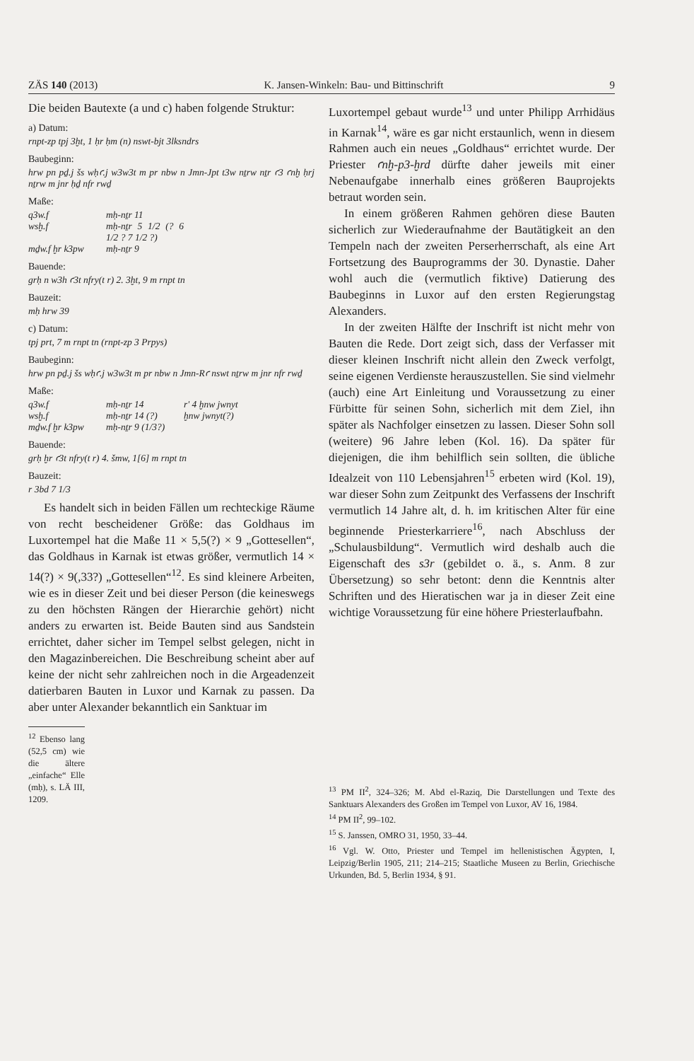ZÄS 140 (2013) K. Jansen-Winkeln: Bau- und Bittinschrift 9
Die beiden Bautexte (a und c) haben folgende Struktur:
a) Datum:
rnpt-zp tpj 3ḫt, 1 ḥr ḥm (n) nswt-bjt 3lksndrs
Baubeginn:
hrw pn pḏ.j šs wḥꜥ.j w3w3t m pr nbw n Jmn-Jpt t3w nṯrw nṯr ꜥ3 ꜥnḫ ḥrj nṯrw m jnr ḥḏ nfr rwḏ
Maße:
q3w.f mḥ-nṯr 11
wsḫ.f mḥ-nṯr 5 1/2 (? 6 1/2 ? 7 1/2 ?)
mḏw.f ḫr k3pw mḥ-nṯr 9
Bauende:
grḥ n w3h ꜥ3t nfry(t r) 2. 3ḫt, 9 m rnpt tn
Bauzeit:
mḥ hrw 39
c) Datum:
tpj prt, 7 m rnpt tn (rnpt-zp 3 Prpys)
Baubeginn:
hrw pn pḏ.j šs wḥꜥ.j w3w3t m pr nbw n Jmn-Rꜥ nswt nṯrw m jnr nfr rwḏ
Maße:
q3w.f mḥ-nṯr 14 r' 4 ḫnw jwnyt
wsḫ.f mḥ-nṯr 14 (?) ḫnw jwnyt(?)
mḏw.f ḫr k3pw mḥ-nṯr 9 (1/3?)
Bauende:
grḥ ḫr ꜥ3t nfry(t r) 4. šmw, 1[6] m rnpt tn
Bauzeit:
r 3bd 7 1/3
Es handelt sich in beiden Fällen um rechteckige Räume von recht bescheidener Größe: das Goldhaus im Luxortempel hat die Maße 11 × 5,5(?) × 9 „Gottesellen“, das Goldhaus in Karnak ist etwas größer, vermutlich 14 × 14(?) × 9(,33?) „Gottesellen“<sup>12</sup>. Es sind kleinere Arbeiten, wie es in dieser Zeit und bei dieser Person (die keineswegs zu den höchsten Rängen der Hierarchie gehört) nicht anders zu erwarten ist. Beide Bauten sind aus Sandstein errichtet, daher sicher im Tempel selbst gelegen, nicht in den Magazinbereichen. Die Beschreibung scheint aber auf keine der nicht sehr zahlreichen noch in die Argeadenzeit datierbaren Bauten in Luxor und Karnak zu passen. Da aber unter Alexander bekanntlich ein Sanktuar im
<sup>12</sup> Ebenso lang (52,5 cm) wie die ältere „einfache“ Elle (mḥ), s. LÄ III, 1209.
Luxortempel gebaut wurde<sup>13</sup> und unter Philipp Arrhidäus in Karnak<sup>14</sup>, wäre es gar nicht erstaunlich, wenn in diesem Rahmen auch ein neues „Goldhaus“ errichtet wurde. Der Priester ꜥnḫ-p3-ḫrd dürfte daher jeweils mit einer Nebenaufgabe innerhalb eines größeren Bauprojekts betraut worden sein.
In einem größeren Rahmen gehören diese Bauten sicherlich zur Wiederaufnahme der Bautätigkeit an den Tempeln nach der zweiten Perserherrschaft, als eine Art Fortsetzung des Bauprogramms der 30. Dynastie. Daher wohl auch die (vermutlich fiktive) Datierung des Baubeginns in Luxor auf den ersten Regierungstag Alexanders.
In der zweiten Hälfte der Inschrift ist nicht mehr von Bauten die Rede. Dort zeigt sich, dass der Verfasser mit dieser kleinen Inschrift nicht allein den Zweck verfolgt, seine eigenen Verdienste herauszustellen. Sie sind vielmehr (auch) eine Art Einleitung und Voraussetzung zu einer Fürbitte für seinen Sohn, sicherlich mit dem Ziel, ihn später als Nachfolger einsetzen zu lassen. Dieser Sohn soll (weitere) 96 Jahre leben (Kol. 16). Da später für diejenigen, die ihm behilflich sein sollten, die übliche Idealzeit von 110 Lebensjahren<sup>15</sup> erbeten wird (Kol. 19), war dieser Sohn zum Zeitpunkt des Verfassens der Inschrift vermutlich 14 Jahre alt, d. h. im kritischen Alter für eine beginnende Priesterkarriere<sup>16</sup>, nach Abschluss der „Schulausbildung“. Vermutlich wird deshalb auch die Eigenschaft des s3r (gebildet o. ä., s. Anm. 8 zur Übersetzung) so sehr betont: denn die Kenntnis alter Schriften und des Hieratischen war ja in dieser Zeit eine wichtige Voraussetzung für eine höhere Priesterlaufbahn.
<sup>13</sup> PM II<sup>2</sup>, 324–326; M. Abd el-Raziq, Die Darstellungen und Texte des Sanktuars Alexanders des Großen im Tempel von Luxor, AV 16, 1984.
<sup>14</sup> PM II<sup>2</sup>, 99–102.
<sup>15</sup> S. Janssen, OMRO 31, 1950, 33–44.
<sup>16</sup> Vgl. W. Otto, Priester und Tempel im hellenistischen Ägypten, I, Leipzig/Berlin 1905, 211; 214–215; Staatliche Museen zu Berlin, Griechische Urkunden, Bd. 5, Berlin 1934, § 91.